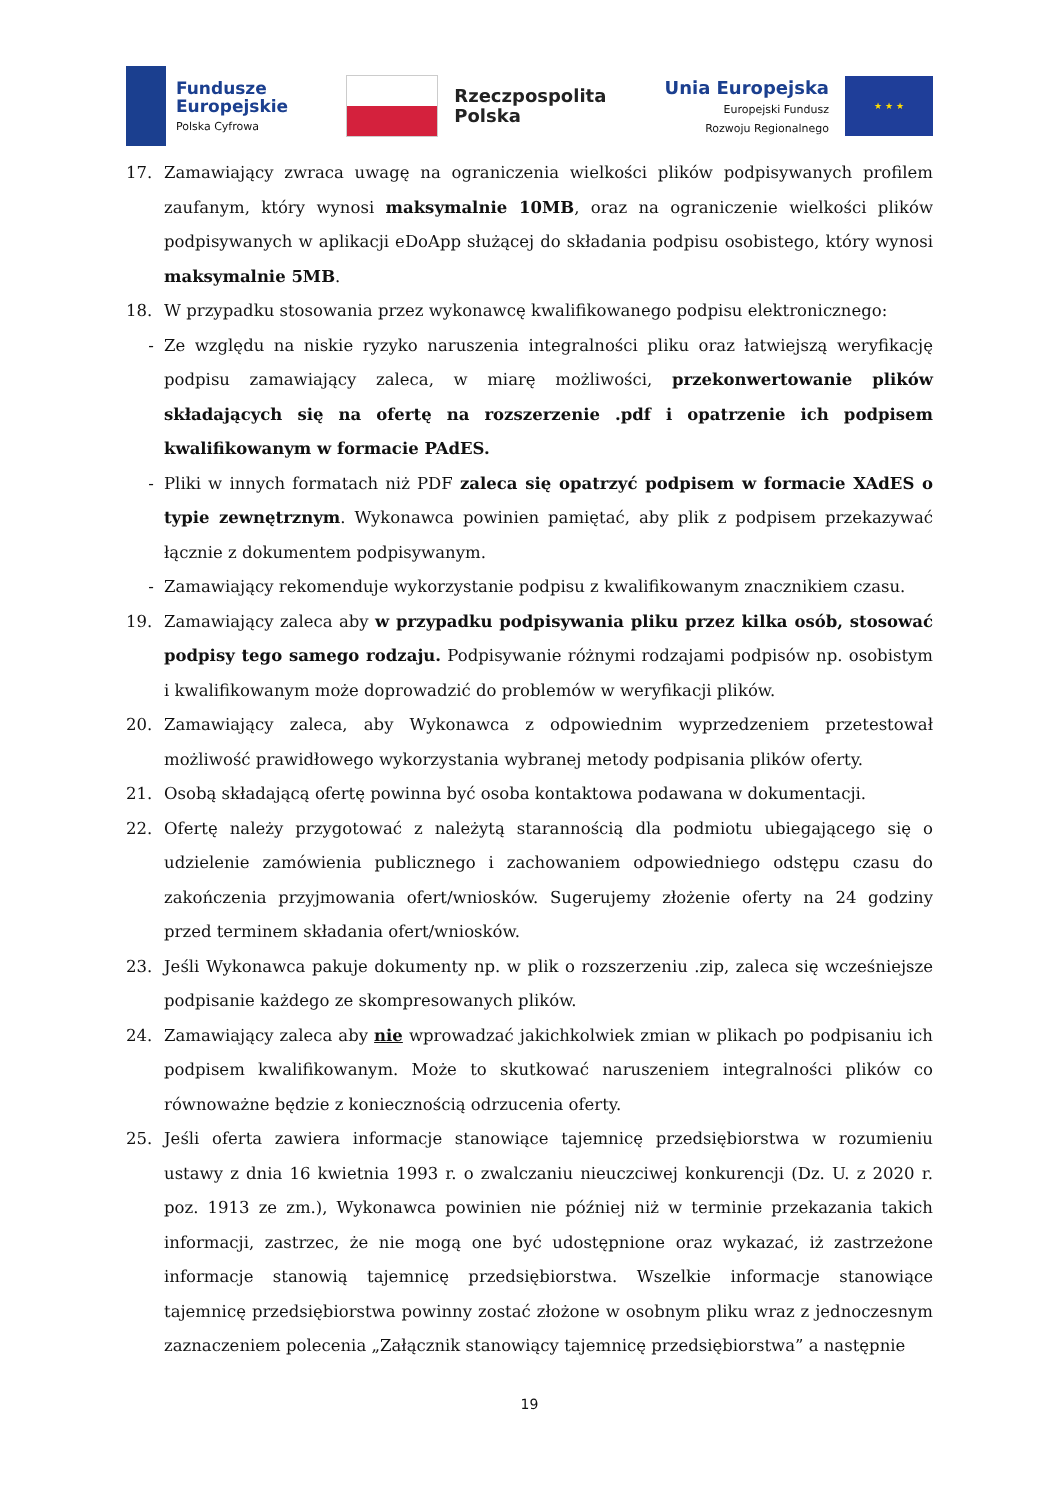Fundusze
Europejskie
Polska Cyfrowa
Rzeczpospolita
Polska
Unia Europejska
Europejski Fundusz
Rozwoju Regionalnego
★ ★ ★
17. Zamawiający zwraca uwagę na ograniczenia wielkości plików podpisywanych profilem zaufanym, który wynosi maksymalnie 10MB, oraz na ograniczenie wielkości plików podpisywanych w aplikacji eDoApp służącej do składania podpisu osobistego, który wynosi maksymalnie 5MB.
18. W przypadku stosowania przez wykonawcę kwalifikowanego podpisu elektronicznego:
- Ze względu na niskie ryzyko naruszenia integralności pliku oraz łatwiejszą weryfikację podpisu zamawiający zaleca, w miarę możliwości, przekonwertowanie plików składających się na ofertę na rozszerzenie .pdf i opatrzenie ich podpisem kwalifikowanym w formacie PAdES.
- Pliki w innych formatach niż PDF zaleca się opatrzyć podpisem w formacie XAdES o typie zewnętrznym. Wykonawca powinien pamiętać, aby plik z podpisem przekazywać łącznie z dokumentem podpisywanym.
- Zamawiający rekomenduje wykorzystanie podpisu z kwalifikowanym znacznikiem czasu.
19. Zamawiający zaleca aby w przypadku podpisywania pliku przez kilka osób, stosować podpisy tego samego rodzaju. Podpisywanie różnymi rodzajami podpisów np. osobistym i kwalifikowanym może doprowadzić do problemów w weryfikacji plików.
20. Zamawiający zaleca, aby Wykonawca z odpowiednim wyprzedzeniem przetestował możliwość prawidłowego wykorzystania wybranej metody podpisania plików oferty.
21. Osobą składającą ofertę powinna być osoba kontaktowa podawana w dokumentacji.
22. Ofertę należy przygotować z należytą starannością dla podmiotu ubiegającego się o udzielenie zamówienia publicznego i zachowaniem odpowiedniego odstępu czasu do zakończenia przyjmowania ofert/wniosków. Sugerujemy złożenie oferty na 24 godziny przed terminem składania ofert/wniosków.
23. Jeśli Wykonawca pakuje dokumenty np. w plik o rozszerzeniu .zip, zaleca się wcześniejsze podpisanie każdego ze skompresowanych plików.
24. Zamawiający zaleca aby nie wprowadzać jakichkolwiek zmian w plikach po podpisaniu ich podpisem kwalifikowanym. Może to skutkować naruszeniem integralności plików co równoważne będzie z koniecznością odrzucenia oferty.
25. Jeśli oferta zawiera informacje stanowiące tajemnicę przedsiębiorstwa w rozumieniu ustawy z dnia 16 kwietnia 1993 r. o zwalczaniu nieuczciwej konkurencji (Dz. U. z 2020 r. poz. 1913 ze zm.), Wykonawca powinien nie później niż w terminie przekazania takich informacji, zastrzec, że nie mogą one być udostępnione oraz wykazać, iż zastrzeżone informacje stanowią tajemnicę przedsiębiorstwa. Wszelkie informacje stanowiące tajemnicę przedsiębiorstwa powinny zostać złożone w osobnym pliku wraz z jednoczesnym zaznaczeniem polecenia „Załącznik stanowiący tajemnicę przedsiębiorstwa” a następnie
19